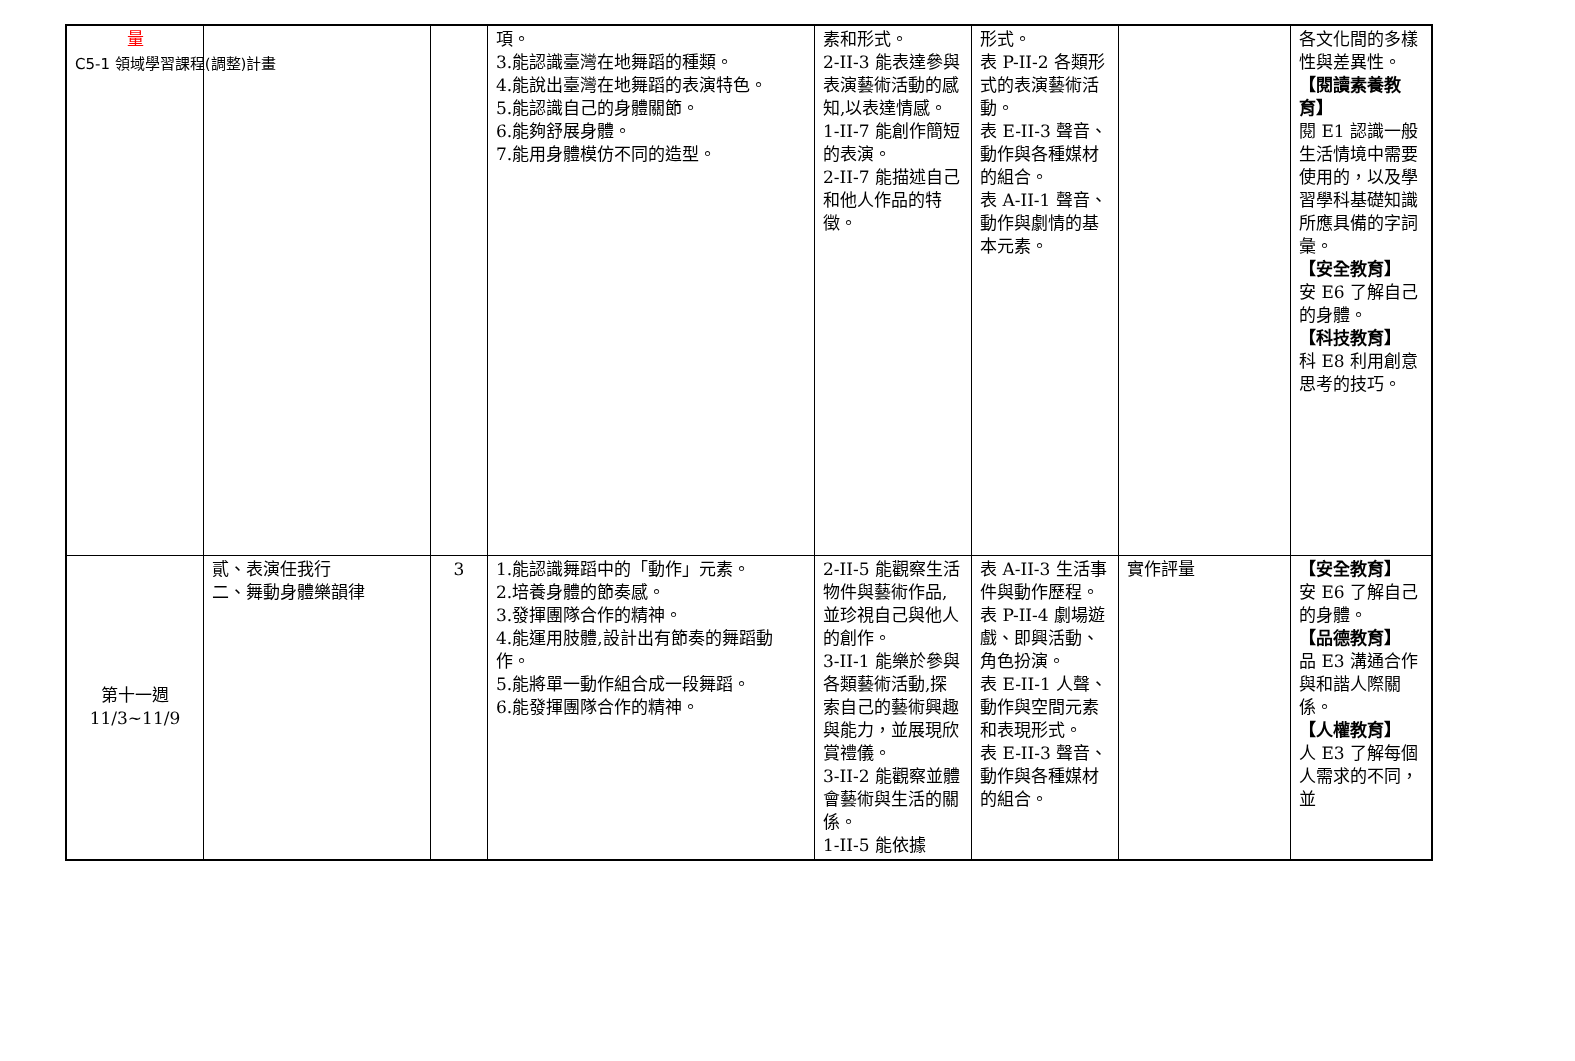C5-1 領域學習課程(調整)計畫
| 量 | | | 項。 3.能認識臺灣在地舞蹈的種類。 4.能說出臺灣在地舞蹈的表演特色。 5.能認識自己的身體關節。 6.能夠舒展身體。 7.能用身體模仿不同的造型。 | 素和形式。 2-II-3 能表達參與表演藝術活動的感知,以表達情感。 1-II-7 能創作簡短的表演。 2-II-7 能描述自己和他人作品的特徵。 | 形式。 表 P-II-2 各類形式的表演藝術活動。 表 E-II-3 聲音、動作與各種媒材的組合。 表 A-II-1 聲音、動作與劇情的基本元素。 | | 各文化間的多樣性與差異性。 【閱讀素養教育】 閱 E1 認識一般生活情境中需要使用的，以及學習學科基礎知識所應具備的字詞彙。 【安全教育】 安 E6 了解自己的身體。 【科技教育】 科 E8 利用創意思考的技巧。 |
| 第十一週 11/3~11/9 | 貳、表演任我行 二、舞動身體樂韻律 | 3 | 1.能認識舞蹈中的「動作」元素。 2.培養身體的節奏感。 3.發揮團隊合作的精神。 4.能運用肢體,設計出有節奏的舞蹈動作。 5.能將單一動作組合成一段舞蹈。 6.能發揮團隊合作的精神。 | 2-II-5 能觀察生活物件與藝術作品,並珍視自己與他人的創作。 3-II-1 能樂於參與各類藝術活動,探索自己的藝術興趣與能力，並展現欣賞禮儀。 3-II-2 能觀察並體會藝術與生活的關係。 1-II-5 能依據 | 表 A-II-3 生活事件與動作歷程。 表 P-II-4 劇場遊戲、即興活動、角色扮演。 表 E-II-1 人聲、動作與空間元素和表現形式。 表 E-II-3 聲音、動作與各種媒材的組合。 | 實作評量 | 【安全教育】 安 E6 了解自己的身體。 【品德教育】 品 E3 溝通合作與和諧人際關係。 【人權教育】 人 E3 了解每個人需求的不同，並 |